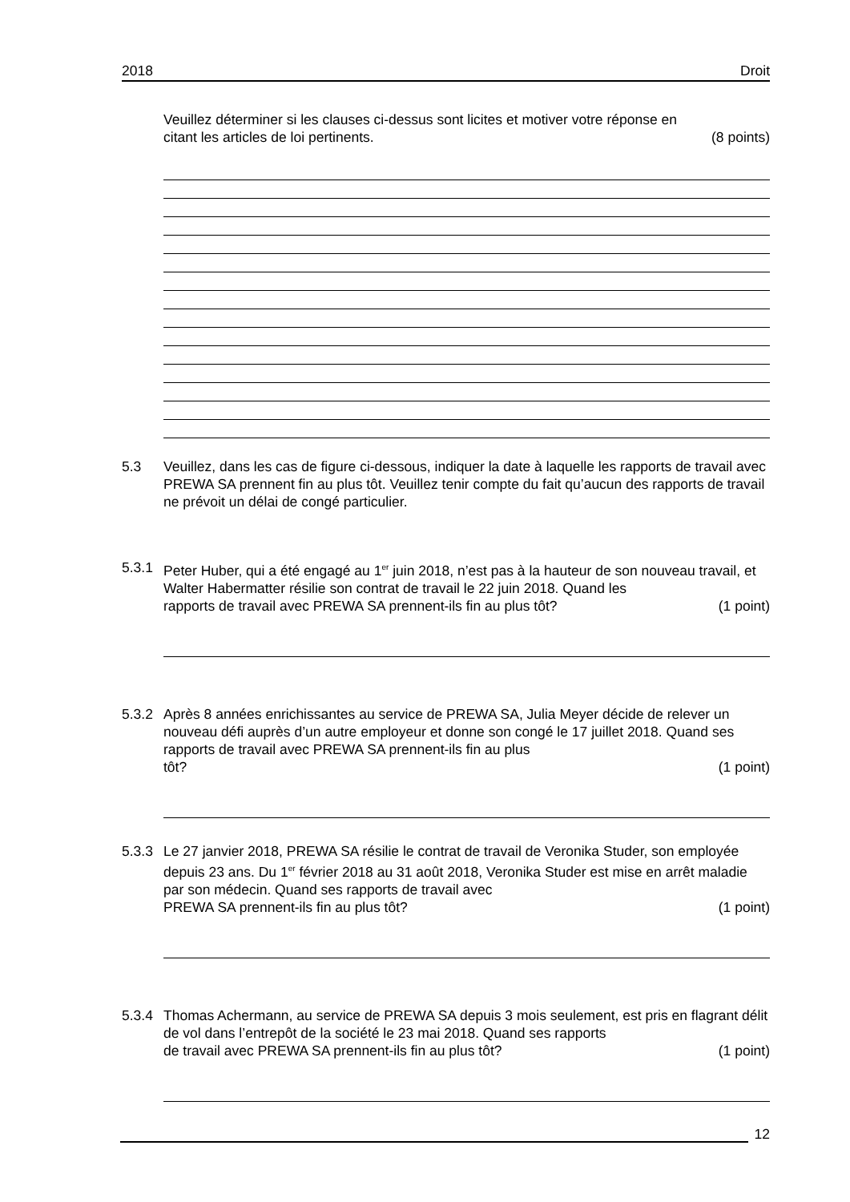2018 Droit
Veuillez déterminer si les clauses ci-dessus sont licites et motiver votre réponse en
citant les articles de loi pertinents. (8 points)
5.3 Veuillez, dans les cas de figure ci-dessous, indiquer la date à laquelle les rapports de travail avec PREWA SA prennent fin au plus tôt. Veuillez tenir compte du fait qu’aucun des rapports de travail ne prévoit un délai de congé particulier.
5.3.1 Peter Huber, qui a été engagé au 1<sup>er</sup> juin 2018, n’est pas à la hauteur de son nouveau travail, et Walter Habermatter résilie son contrat de travail le 22 juin 2018. Quand les
rapports de travail avec PREWA SA prennent-ils fin au plus tôt? (1 point)
5.3.2 Après 8 années enrichissantes au service de PREWA SA, Julia Meyer décide de relever un nouveau défi auprès d’un autre employeur et donne son congé le 17 juillet 2018. Quand ses rapports de travail avec PREWA SA prennent-ils fin au plus
tôt? (1 point)
5.3.3 Le 27 janvier 2018, PREWA SA résilie le contrat de travail de Veronika Studer, son employée depuis 23 ans. Du 1<sup>er</sup> février 2018 au 31 août 2018, Veronika Studer est mise en arrêt maladie par son médecin. Quand ses rapports de travail avec
PREWA SA prennent-ils fin au plus tôt? (1 point)
5.3.4 Thomas Achermann, au service de PREWA SA depuis 3 mois seulement, est pris en flagrant délit de vol dans l’entrepôt de la société le 23 mai 2018. Quand ses rapports
de travail avec PREWA SA prennent-ils fin au plus tôt? (1 point)
12